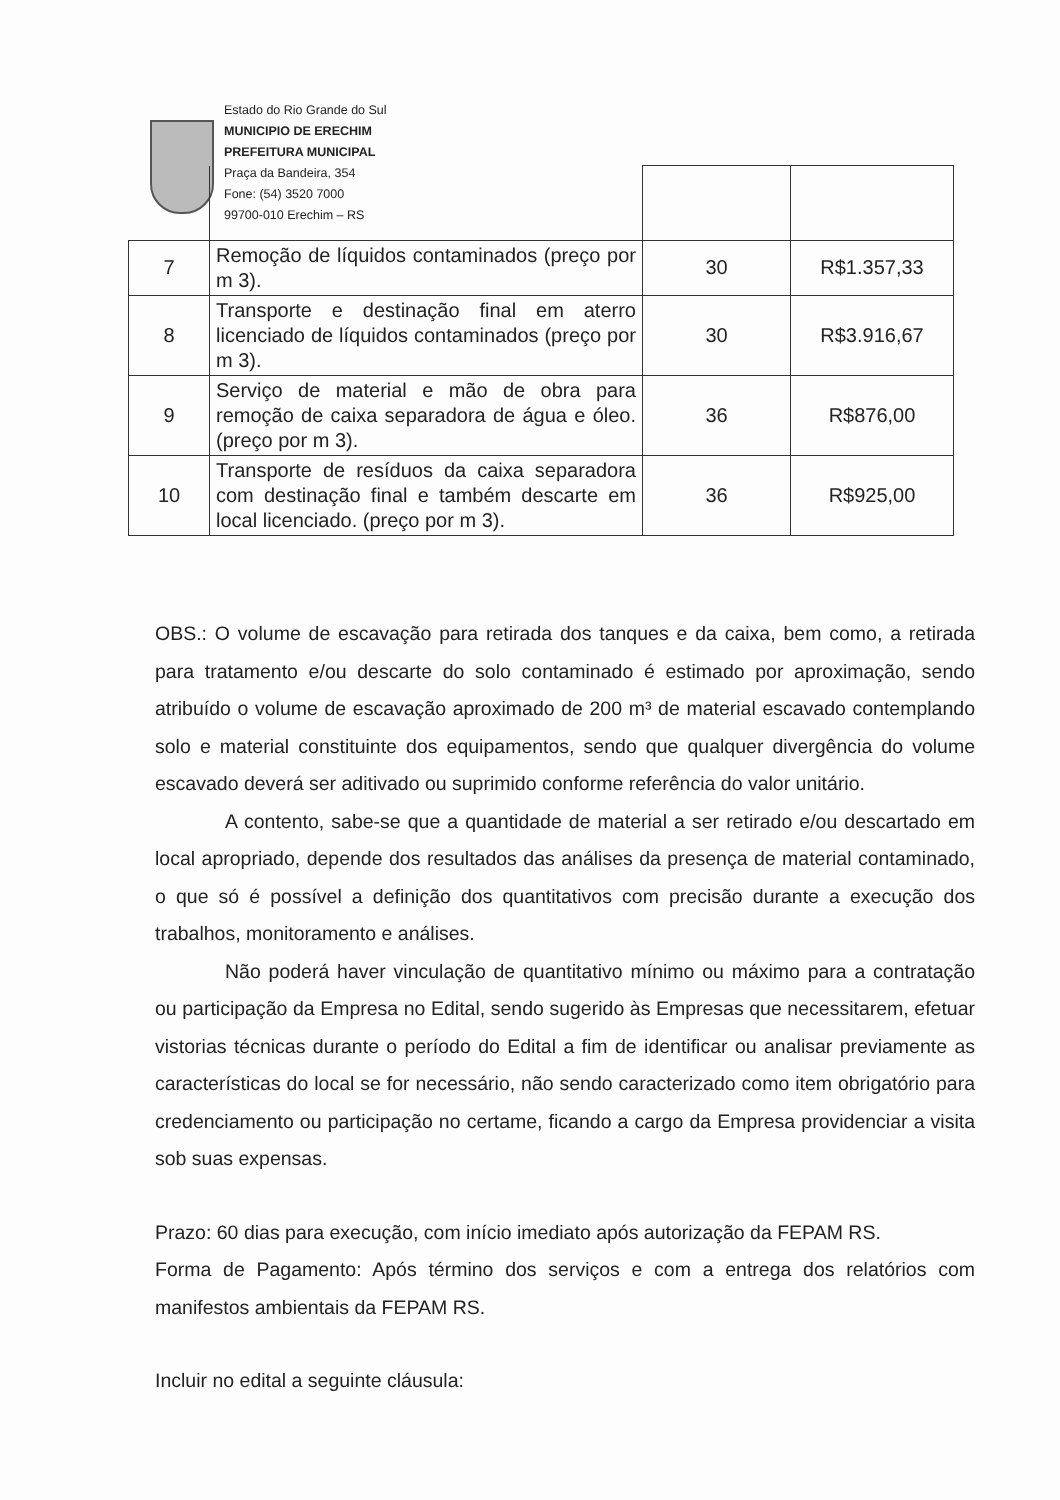Estado do Rio Grande do Sul
MUNICIPIO DE ERECHIM
PREFEITURA MUNICIPAL
Praça da Bandeira, 354
Fone: (54) 3520 7000
99700-010 Erechim – RS
| 7 | Remoção de líquidos contaminados (preço por m 3). | 30 | R$1.357,33 |
| 8 | Transporte e destinação final em aterro licenciado de líquidos contaminados (preço por m 3). | 30 | R$3.916,67 |
| 9 | Serviço de material e mão de obra para remoção de caixa separadora de água e óleo. (preço por m 3). | 36 | R$876,00 |
| 10 | Transporte de resíduos da caixa separadora com destinação final e também descarte em local licenciado. (preço por m 3). | 36 | R$925,00 |
OBS.: O volume de escavação para retirada dos tanques e da caixa, bem como, a retirada para tratamento e/ou descarte do solo contaminado é estimado por aproximação, sendo atribuído o volume de escavação aproximado de 200 m³ de material escavado contemplando solo e material constituinte dos equipamentos, sendo que qualquer divergência do volume escavado deverá ser aditivado ou suprimido conforme referência do valor unitário.
A contento, sabe-se que a quantidade de material a ser retirado e/ou descartado em local apropriado, depende dos resultados das análises da presença de material contaminado, o que só é possível a definição dos quantitativos com precisão durante a execução dos trabalhos, monitoramento e análises.
Não poderá haver vinculação de quantitativo mínimo ou máximo para a contratação ou participação da Empresa no Edital, sendo sugerido às Empresas que necessitarem, efetuar vistorias técnicas durante o período do Edital a fim de identificar ou analisar previamente as características do local se for necessário, não sendo caracterizado como item obrigatório para credenciamento ou participação no certame, ficando a cargo da Empresa providenciar a visita sob suas expensas.
Prazo: 60 dias para execução, com início imediato após autorização da FEPAM RS.
Forma de Pagamento: Após término dos serviços e com a entrega dos relatórios com manifestos ambientais da FEPAM RS.
Incluir no edital a seguinte cláusula: